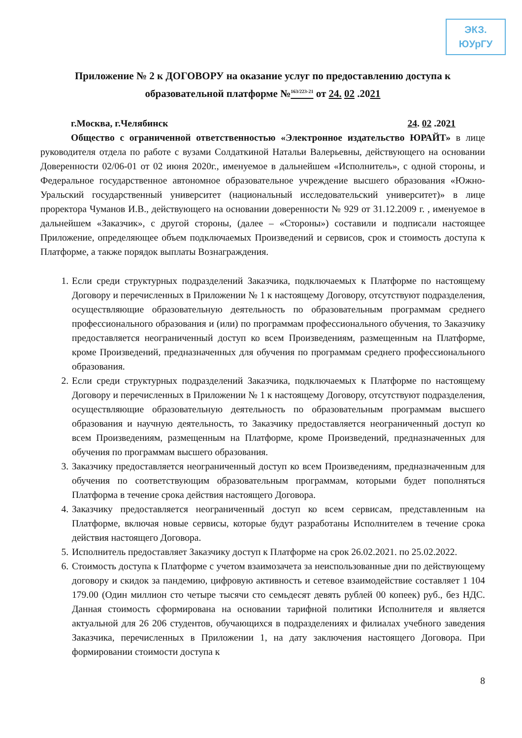ЭКЗ. ЮУрГУ
Приложение № 2 к ДОГОВОРУ на оказание услуг по предоставлению доступа к
образовательной платформе №<sup>163/223-21</sup> от 24. 02 .2021
г.Москва, г.Челябинск 24. 02 .2021
Общество с ограниченной ответственностью «Электронное издательство ЮРАЙТ» в лице руководителя отдела по работе с вузами Солдаткиной Натальи Валерьевны, действующего на основании Доверенности 02/06-01 от 02 июня 2020г., именуемое в дальнейшем «Исполнитель», с одной стороны, и Федеральное государственное автономное образовательное учреждение высшего образования «Южно-Уральский государственный университет (национальный исследовательский университет)» в лице проректора Чуманов И.В., действующего на основании доверенности № 929 от 31.12.2009 г. , именуемое в дальнейшем «Заказчик», с другой стороны, (далее – «Стороны») составили и подписали настоящее Приложение, определяющее объем подключаемых Произведений и сервисов, срок и стоимость доступа к Платформе, а также порядок выплаты Вознаграждения.
1. Если среди структурных подразделений Заказчика, подключаемых к Платформе по настоящему Договору и перечисленных в Приложении № 1 к настоящему Договору, отсутствуют подразделения, осуществляющие образовательную деятельность по образовательным программам среднего профессионального образования и (или) по программам профессионального обучения, то Заказчику предоставляется неограниченный доступ ко всем Произведениям, размещенным на Платформе, кроме Произведений, предназначенных для обучения по программам среднего профессионального образования.
2. Если среди структурных подразделений Заказчика, подключаемых к Платформе по настоящему Договору и перечисленных в Приложении № 1 к настоящему Договору, отсутствуют подразделения, осуществляющие образовательную деятельность по образовательным программам высшего образования и научную деятельность, то Заказчику предоставляется неограниченный доступ ко всем Произведениям, размещенным на Платформе, кроме Произведений, предназначенных для обучения по программам высшего образования.
3. Заказчику предоставляется неограниченный доступ ко всем Произведениям, предназначенным для обучения по соответствующим образовательным программам, которыми будет пополняться Платформа в течение срока действия настоящего Договора.
4. Заказчику предоставляется неограниченный доступ ко всем сервисам, представленным на Платформе, включая новые сервисы, которые будут разработаны Исполнителем в течение срока действия настоящего Договора.
5. Исполнитель предоставляет Заказчику доступ к Платформе на срок 26.02.2021. по 25.02.2022.
6. Стоимость доступа к Платформе с учетом взаимозачета за неиспользованные дни по действующему договору и скидок за пандемию, цифровую активность и сетевое взаимодействие составляет 1 104 179.00 (Один миллион сто четыре тысячи сто семьдесят девять рублей 00 копеек) руб., без НДС. Данная стоимость сформирована на основании тарифной политики Исполнителя и является актуальной для 26 206 студентов, обучающихся в подразделениях и филиалах учебного заведения Заказчика, перечисленных в Приложении 1, на дату заключения настоящего Договора. При формировании стоимости доступа к
8